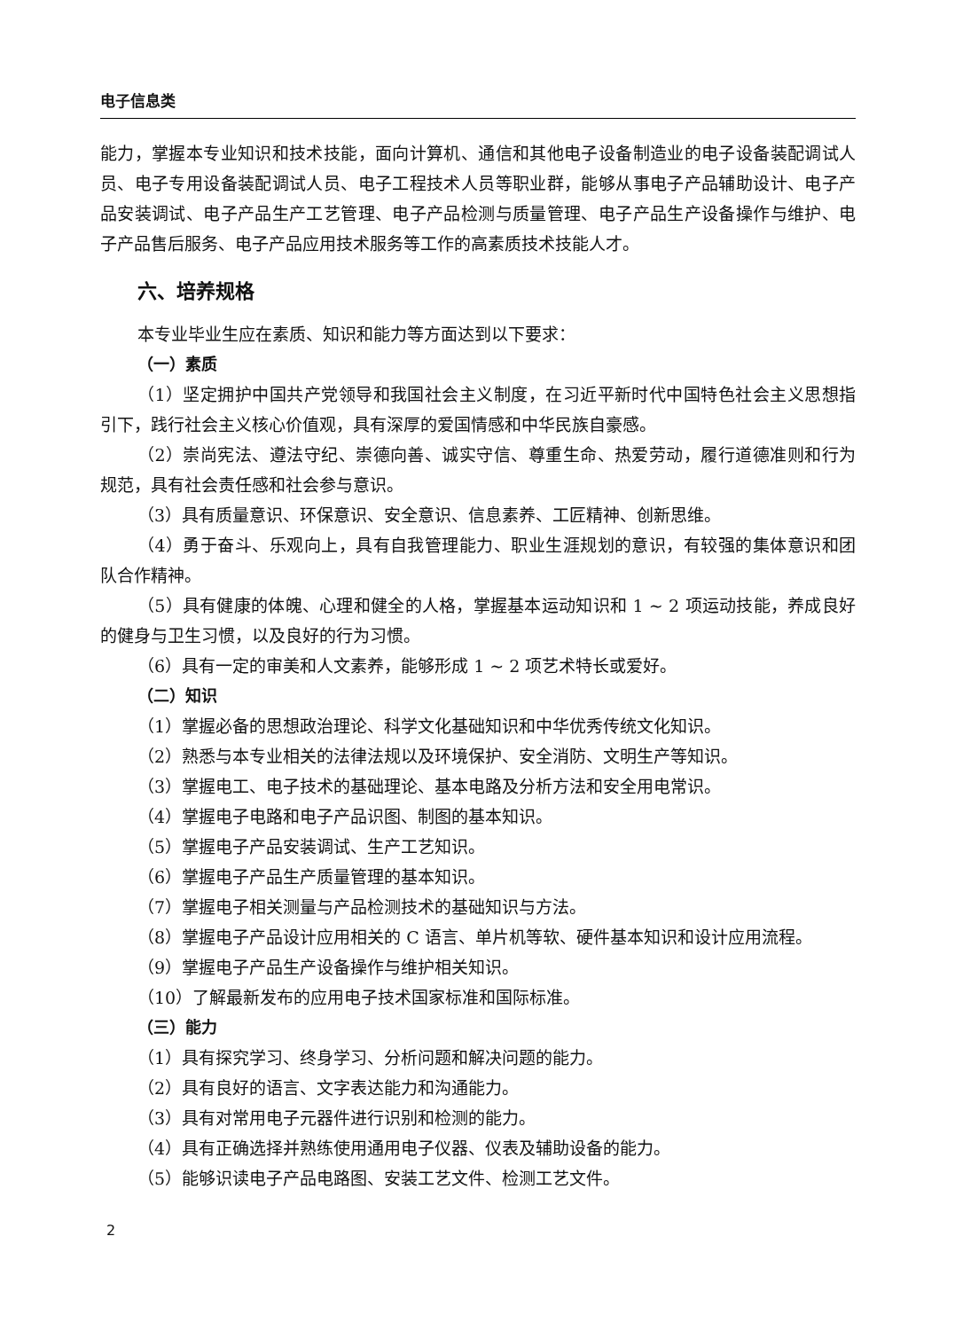电子信息类
能力，掌握本专业知识和技术技能，面向计算机、通信和其他电子设备制造业的电子设备装配调试人员、电子专用设备装配调试人员、电子工程技术人员等职业群，能够从事电子产品辅助设计、电子产品安装调试、电子产品生产工艺管理、电子产品检测与质量管理、电子产品生产设备操作与维护、电子产品售后服务、电子产品应用技术服务等工作的高素质技术技能人才。
六、培养规格
本专业毕业生应在素质、知识和能力等方面达到以下要求：
（一）素质
（1）坚定拥护中国共产党领导和我国社会主义制度，在习近平新时代中国特色社会主义思想指引下，践行社会主义核心价值观，具有深厚的爱国情感和中华民族自豪感。
（2）崇尚宪法、遵法守纪、崇德向善、诚实守信、尊重生命、热爱劳动，履行道德准则和行为规范，具有社会责任感和社会参与意识。
（3）具有质量意识、环保意识、安全意识、信息素养、工匠精神、创新思维。
（4）勇于奋斗、乐观向上，具有自我管理能力、职业生涯规划的意识，有较强的集体意识和团队合作精神。
（5）具有健康的体魄、心理和健全的人格，掌握基本运动知识和 1 ~ 2 项运动技能，养成良好的健身与卫生习惯，以及良好的行为习惯。
（6）具有一定的审美和人文素养，能够形成 1 ~ 2 项艺术特长或爱好。
（二）知识
（1）掌握必备的思想政治理论、科学文化基础知识和中华优秀传统文化知识。
（2）熟悉与本专业相关的法律法规以及环境保护、安全消防、文明生产等知识。
（3）掌握电工、电子技术的基础理论、基本电路及分析方法和安全用电常识。
（4）掌握电子电路和电子产品识图、制图的基本知识。
（5）掌握电子产品安装调试、生产工艺知识。
（6）掌握电子产品生产质量管理的基本知识。
（7）掌握电子相关测量与产品检测技术的基础知识与方法。
（8）掌握电子产品设计应用相关的 C 语言、单片机等软、硬件基本知识和设计应用流程。
（9）掌握电子产品生产设备操作与维护相关知识。
（10）了解最新发布的应用电子技术国家标准和国际标准。
（三）能力
（1）具有探究学习、终身学习、分析问题和解决问题的能力。
（2）具有良好的语言、文字表达能力和沟通能力。
（3）具有对常用电子元器件进行识别和检测的能力。
（4）具有正确选择并熟练使用通用电子仪器、仪表及辅助设备的能力。
（5）能够识读电子产品电路图、安装工艺文件、检测工艺文件。
2